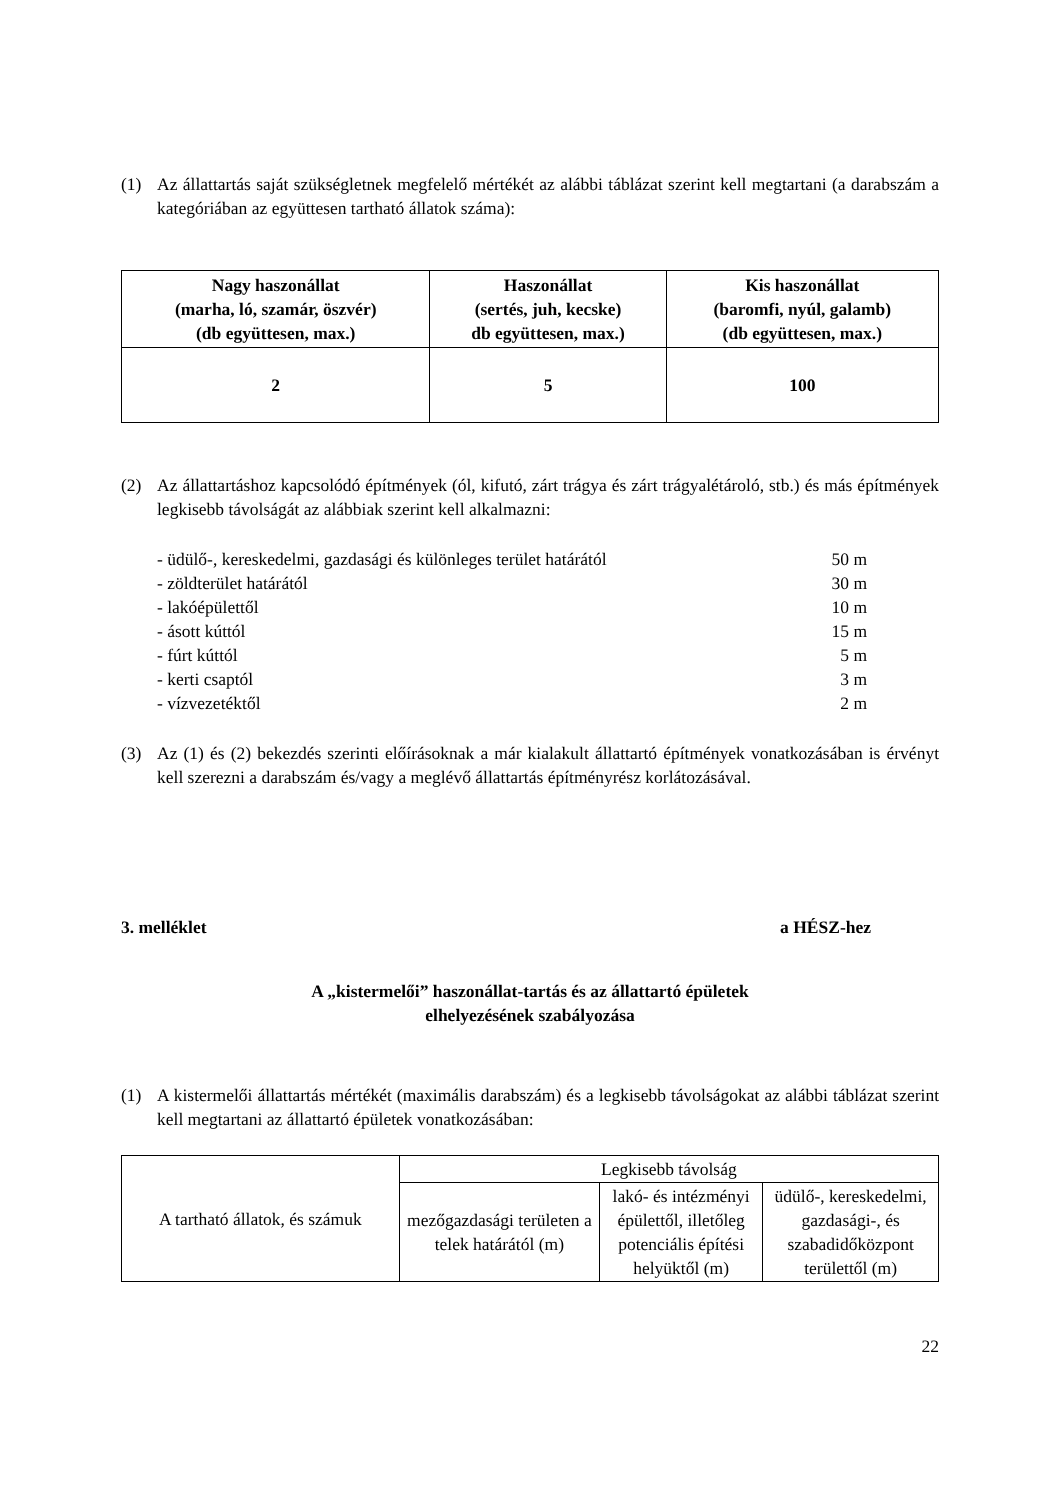(1) Az állattartás saját szükségletnek megfelelő mértékét az alábbi táblázat szerint kell megtartani (a darabszám a kategóriában az együttesen tartható állatok száma):
| Nagy haszonállat (marha, ló, szamár, öszvér) (db együttesen, max.) | Haszonállat (sertés, juh, kecske) db együttesen, max.) | Kis haszonállat (baromfi, nyúl, galamb) (db együttesen, max.) |
| --- | --- | --- |
| 2 | 5 | 100 |
(2) Az állattartáshoz kapcsolódó építmények (ól, kifutó, zárt trágya és zárt trágyalétároló, stb.) és más építmények legkisebb távolságát az alábbiak szerint kell alkalmazni:
- üdülő-, kereskedelmi, gazdasági és különleges terület határától 50 m
- zöldterület határától 30 m
- lakóépülettől 10 m
- ásott kúttól 15 m
- fúrt kúttól 5 m
- kerti csaptól 3 m
- vízvezetéktől 2 m
(3) Az (1) és (2) bekezdés szerinti előírásoknak a már kialakult állattartó építmények vonatkozásában is érvényt kell szerezni a darabszám és/vagy a meglévő állattartás építményrész korlátozásával.
3. melléklet a HÉSZ-hez
A „kistermelői” haszonállat-tartás és az állattartó épületek
elhelyezésének szabályozása
(1) A kistermelői állattartás mértékét (maximális darabszám) és a legkisebb távolságokat az alábbi táblázat szerint kell megtartani az állattartó épületek vonatkozásában:
| A tartható állatok, és számuk | Legkisebb távolság | | |
| | mezőgazdasági területen a telek határától (m) | lakó- és intézményi épülettől, illetőleg potenciális építési helyüktől (m) | üdülő-, kereskedelmi, gazdasági-, és szabadidőközpont területtől (m) |
22